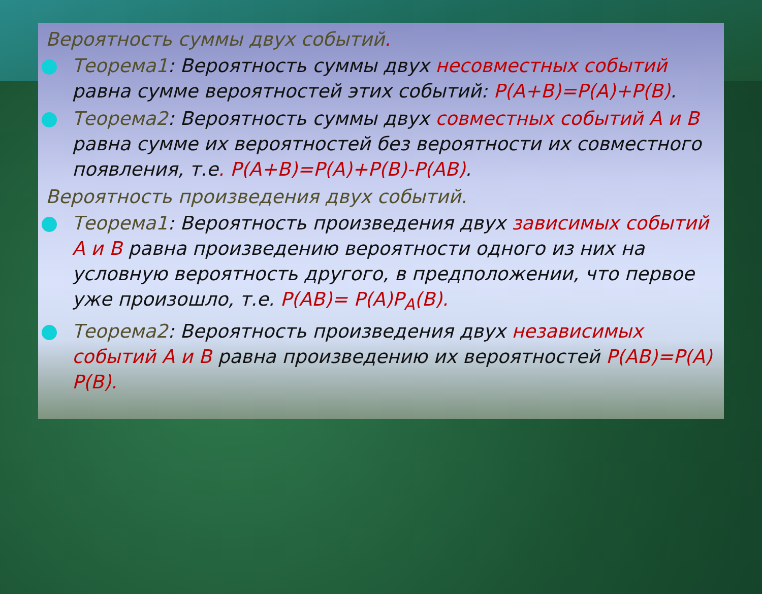Вероятность суммы двух событий.
Теорема1: Вероятность суммы двух несовместных событий равна сумме вероятностей этих событий: P(A+B)=P(A)+P(B).
Теорема2: Вероятность суммы двух совместных событий A и B равна сумме их вероятностей без вероятности их совместного появления, т.е. P(A+B)=P(A)+P(B)-P(AB).
Вероятность произведения двух событий.
Теорема1: Вероятность произведения двух зависимых событий A и B равна произведению вероятности одного из них на условную вероятность другого, в предположении, что первое уже произошло, т.е. P(AB)= P(A)P<sub>A</sub>(B).
Теорема2: Вероятность произведения двух независимых событий A и B равна произведению их вероятностей P(AB)=P(A) P(B).